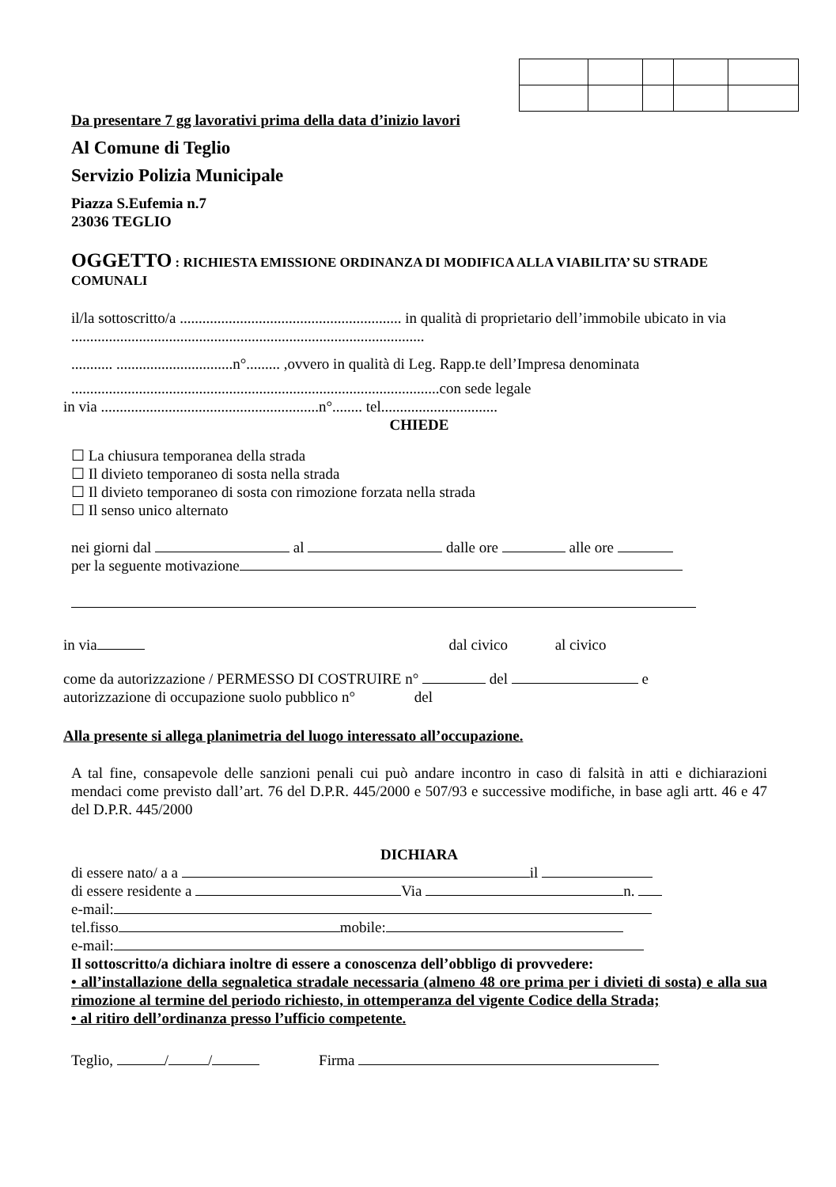Da presentare 7 gg lavorativi prima della data d’inizio lavori
Al Comune di Teglio
Servizio Polizia Municipale
Piazza S.Eufemia n.7
23036 TEGLIO
OGGETTO : RICHIESTA EMISSIONE ORDINANZA DI MODIFICA ALLA VIABILITA’ SU STRADE COMUNALI
il/la sottoscritto/a ........................................................... in qualità di proprietario dell’immobile ubicato in via ..............................................................................................
........... ...............................n°......... ,ovvero in qualità di Leg. Rapp.te dell’Impresa denominata
..................................................................................................con sede legale
in via ..........................................................n°........ tel...............................
CHIEDE
☐ La chiusura temporanea della strada
☐ Il divieto temporaneo di sosta nella strada
☐ Il divieto temporaneo di sosta con rimozione forzata nella strada
☐ Il senso unico alternato
nei giorni dal al dalle ore alle ore
per la seguente motivazione
in via dal civico al civico
come da autorizzazione / PERMESSO DI COSTRUIRE n° del e
autorizzazione di occupazione suolo pubblico n° del
Alla presente si allega planimetria del luogo interessato all’occupazione.
A tal fine, consapevole delle sanzioni penali cui può andare incontro in caso di falsità in atti e dichiarazioni mendaci come previsto dall’art. 76 del D.P.R. 445/2000 e 507/93 e successive modifiche, in base agli artt. 46 e 47 del D.P.R. 445/2000
DICHIARA
di essere nato/ a a il
di essere residente a Via n.
e-mail:
tel.fisso mobile:
e-mail:
Il sottoscritto/a dichiara inoltre di essere a conoscenza dell’obbligo di provvedere:
• all’installazione della segnaletica stradale necessaria (almeno 48 ore prima per i divieti di sosta) e alla sua rimozione al termine del periodo richiesto, in ottemperanza del vigente Codice della Strada;
• al ritiro dell’ordinanza presso l’ufficio competente.
Teglio, / / Firma